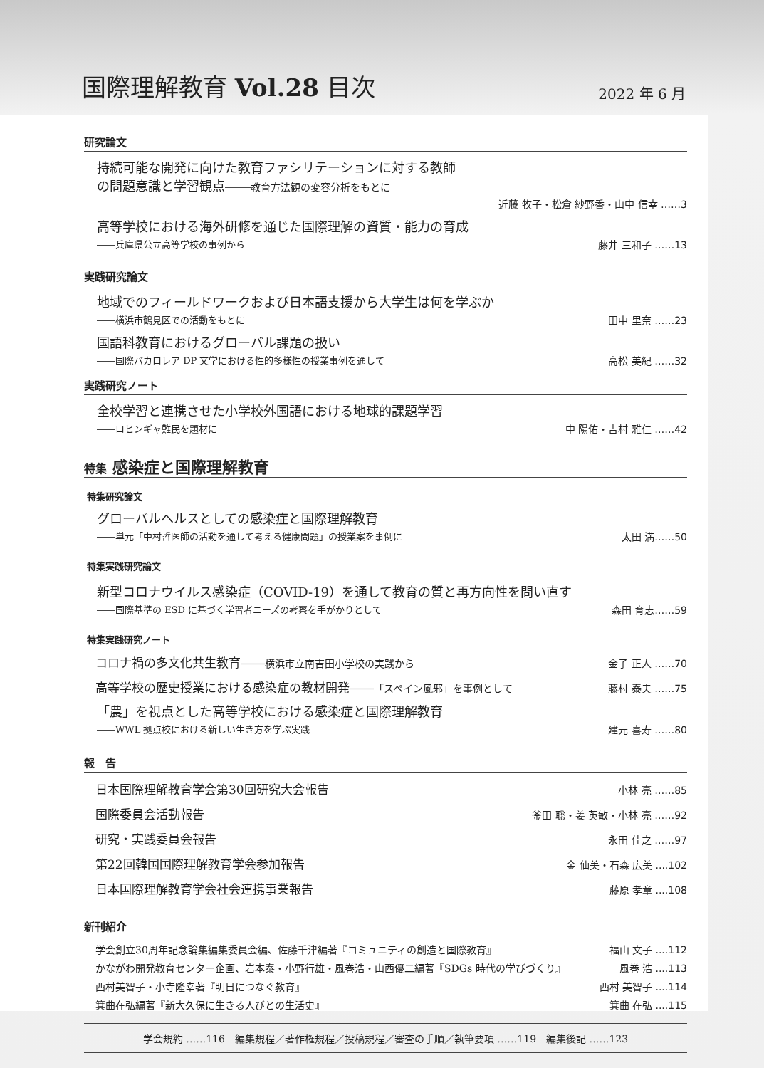国際理解教育 Vol.28 目次
2022 年 6 月
研究論文
持続可能な開発に向けた教育ファシリテーションに対する教師
の問題意識と学習観点――教育方法観の変容分析をもとに
近藤 牧子・松倉 紗野香・山中 信幸 ……3
高等学校における海外研修を通じた国際理解の資質・能力の育成
――兵庫県公立高等学校の事例から 藤井 三和子 ……13
実践研究論文
地域でのフィールドワークおよび日本語支援から大学生は何を学ぶか
――横浜市鶴見区での活動をもとに 田中 里奈 ……23
国語科教育におけるグローバル課題の扱い
――国際バカロレア DP 文学における性的多様性の授業事例を通して 高松 美紀 ……32
実践研究ノート
全校学習と連携させた小学校外国語における地球的課題学習
――ロヒンギャ難民を題材に 中 陽佑・吉村 雅仁 ……42
特集 感染症と国際理解教育
特集研究論文
グローバルヘルスとしての感染症と国際理解教育
――単元「中村哲医師の活動を通して考える健康問題」の授業案を事例に 太田 満……50
特集実践研究論文
新型コロナウイルス感染症（COVID-19）を通して教育の質と再方向性を問い直す
――国際基準の ESD に基づく学習者ニーズの考察を手がかりとして 森田 育志……59
特集実践研究ノート
コロナ禍の多文化共生教育――横浜市立南吉田小学校の実践から 金子 正人 ……70
高等学校の歴史授業における感染症の教材開発――「スペイン風邪」を事例として 藤村 泰夫 ……75
「農」を視点とした高等学校における感染症と国際理解教育
――WWL 拠点校における新しい生き方を学ぶ実践 建元 喜寿 ……80
報　告
日本国際理解教育学会第30回研究大会報告 小林 亮 ……85
国際委員会活動報告 釜田 聡・姜 英敏・小林 亮 ……92
研究・実践委員会報告 永田 佳之 ……97
第22回韓国国際理解教育学会参加報告 金 仙美・石森 広美 ....102
日本国際理解教育学会社会連携事業報告 藤原 孝章 ....108
新刊紹介
学会創立30周年記念論集編集委員会編、佐藤千津編著『コミュニティの創造と国際教育』 福山 文子 ....112
かながわ開発教育センター企画、岩本泰・小野行雄・風巻浩・山西優二編著『SDGs 時代の学びづくり』 風巻 浩 ....113
西村美智子・小寺隆幸著『明日につなぐ教育』 西村 美智子 ....114
箕曲在弘編著『新大久保に生きる人びとの生活史』 箕曲 在弘 ....115
学会規約 ……116　編集規程／著作権規程／投稿規程／審査の手順／執筆要項 ……119　編集後記 ……123